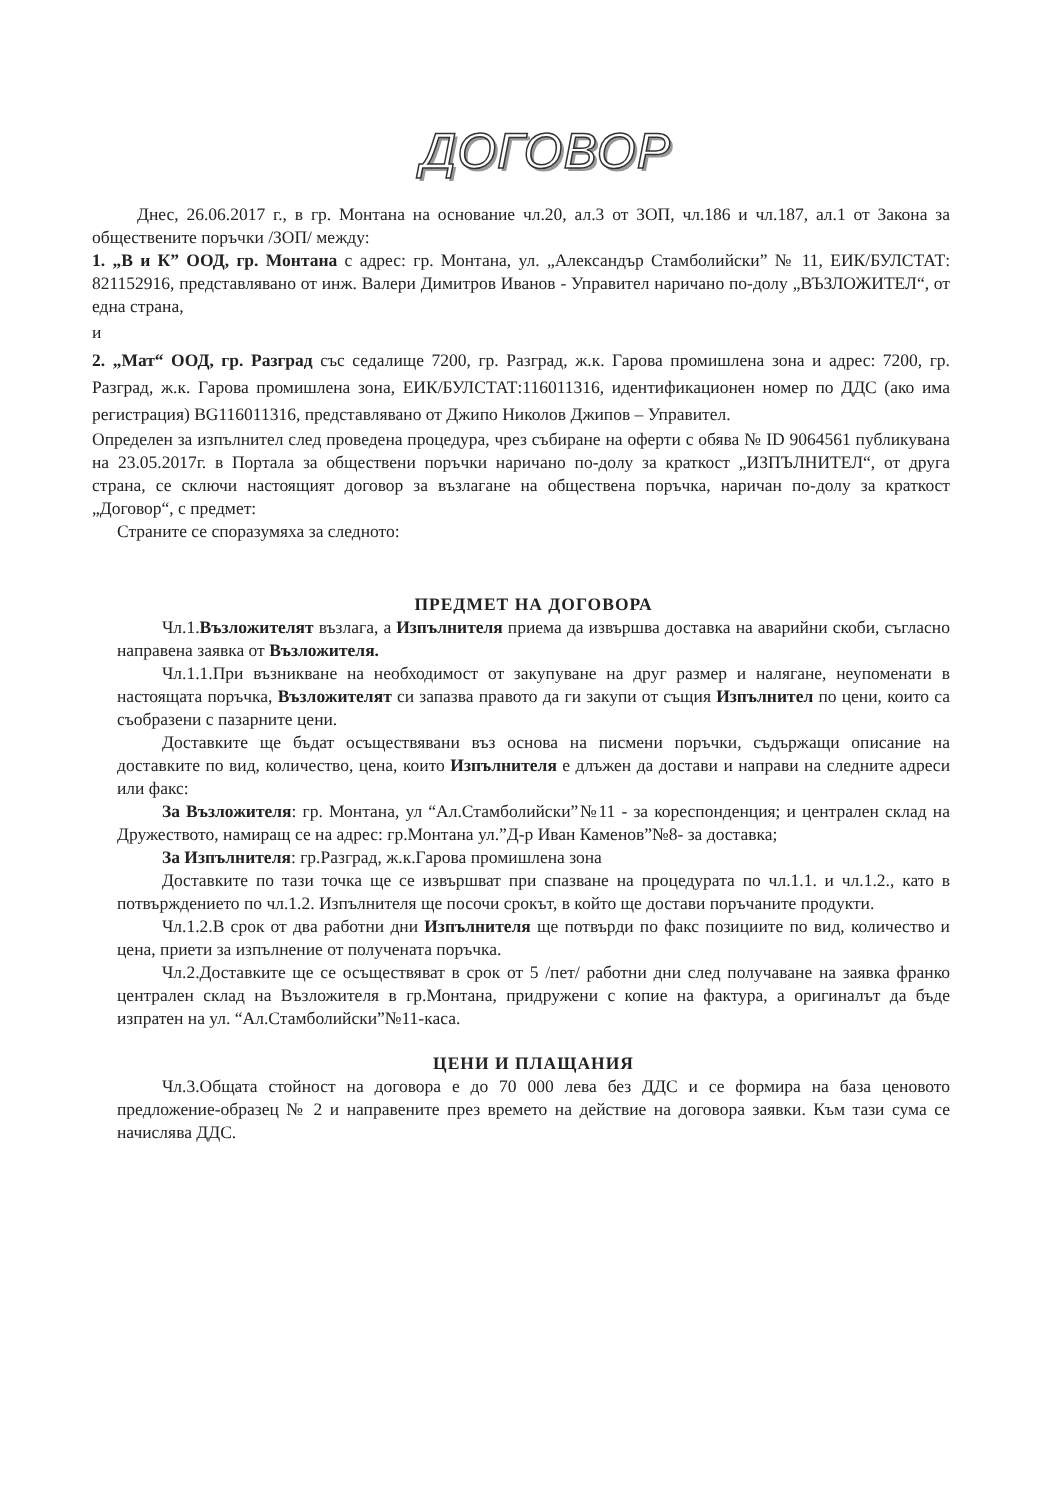ДОГОВОР
Днес, 26.06.2017 г., в гр. Монтана на основание чл.20, ал.3 от ЗОП, чл.186 и чл.187, ал.1 от Закона за обществените поръчки /ЗОП/ между:
1. „В и К” ООД, гр. Монтана с адрес: гр. Монтана, ул. „Александър Стамболийски” № 11, ЕИК/БУЛСТАТ: 821152916, представлявано от инж. Валери Димитров Иванов - Управител наричано по-долу „ВЪЗЛОЖИТЕЛ“, от една страна,
и
2. „Мат“ ООД, гр. Разград със седалище 7200, гр. Разград, ж.к. Гарова промишлена зона и адрес: 7200, гр. Разград, ж.к. Гарова промишлена зона, ЕИК/БУЛСТАТ:116011316, идентификационен номер по ДДС (ако има регистрация) BG116011316, представлявано от Джипо Николов Джипов – Управител.
Определен за изпълнител след проведена процедура, чрез събиране на оферти с обява № ID 9064561 публикувана на 23.05.2017г. в Портала за обществени поръчки наричано по-долу за краткост „ИЗПЪЛНИТЕЛ“, от друга страна, се сключи настоящият договор за възлагане на обществена поръчка, наричан по-долу за краткост „Договор“, с предмет:
Страните се споразумяха за следното:
ПРЕДМЕТ НА ДОГОВОРА
Чл.1.Възложителят възлага, а Изпълнителя приема да извършва доставка на аварийни скоби, съгласно направена заявка от Възложителя.
Чл.1.1.При възникване на необходимост от закупуване на друг размер и налягане, неупоменати в настоящата поръчка, Възложителят си запазва правото да ги закупи от същия Изпълнител по цени, които са съобразени с пазарните цени.
Доставките ще бъдат осъществявани въз основа на писмени поръчки, съдържащи описание на доставките по вид, количество, цена, които Изпълнителя е длъжен да достави и направи на следните адреси или факс:
За Възложителя: гр. Монтана, ул “Ал.Стамболийски”№11 - за кореспонденция; и централен склад на Дружеството, намиращ се на адрес: гр.Монтана ул.”Д-р Иван Каменов”№8- за доставка;
За Изпълнителя: гр.Разград, ж.к.Гарова промишлена зона
Доставките по тази точка ще се извършват при спазване на процедурата по чл.1.1. и чл.1.2., като в потвърждението по чл.1.2. Изпълнителя ще посочи срокът, в който ще достави поръчаните продукти.
Чл.1.2.В срок от два работни дни Изпълнителя ще потвърди по факс позициите по вид, количество и цена, приети за изпълнение от получената поръчка.
Чл.2.Доставките ще се осъществяват в срок от 5 /пет/ работни дни след получаване на заявка франко централен склад на Възложителя в гр.Монтана, придружени с копие на фактура, а оригиналът да бъде изпратен на ул. “Ал.Стамболийски”№11-каса.
ЦЕНИ И ПЛАЩАНИЯ
Чл.3.Общата стойност на договора е до 70 000 лева без ДДС и се формира на база ценовото предложение-образец № 2 и направените през времето на действие на договора заявки. Към тази сума се начислява ДДС.